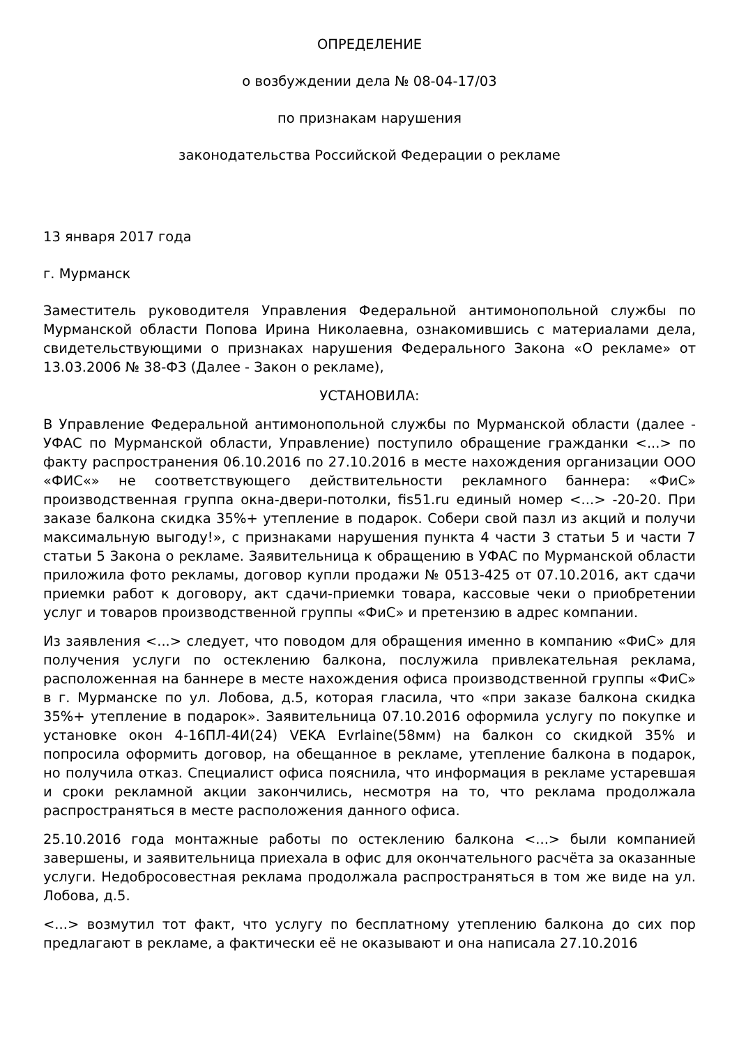ОПРЕДЕЛЕНИЕ
о возбуждении дела № 08-04-17/03
по признакам нарушения
законодательства Российской Федерации о рекламе
13 января 2017 года
г. Мурманск
Заместитель руководителя Управления Федеральной антимонопольной службы по Мурманской области Попова Ирина Николаевна, ознакомившись с материалами дела, свидетельствующими о признаках нарушения Федерального Закона «О рекламе» от 13.03.2006 № 38-ФЗ (Далее - Закон о рекламе),
УСТАНОВИЛА:
В Управление Федеральной антимонопольной службы по Мурманской области (далее - УФАС по Мурманской области, Управление) поступило обращение гражданки <...> по факту распространения 06.10.2016 по 27.10.2016 в месте нахождения организации ООО «ФИС«» не соответствующего действительности рекламного баннера: «ФиС» производственная группа окна-двери-потолки, fis51.ru единый номер <...> -20-20. При заказе балкона скидка 35%+ утепление в подарок. Собери свой пазл из акций и получи максимальную выгоду!», с признаками нарушения пункта 4 части 3 статьи 5 и части 7 статьи 5 Закона о рекламе. Заявительница к обращению в УФАС по Мурманской области приложила фото рекламы, договор купли продажи № 0513-425 от 07.10.2016, акт сдачи приемки работ к договору, акт сдачи-приемки товара, кассовые чеки о приобретении услуг и товаров производственной группы «ФиС» и претензию в адрес компании.
Из заявления <...> следует, что поводом для обращения именно в компанию «ФиС» для получения услуги по остеклению балкона, послужила привлекательная реклама, расположенная на баннере в месте нахождения офиса производственной группы «ФиС» в г. Мурманске по ул. Лобова, д.5, которая гласила, что «при заказе балкона скидка 35%+ утепление в подарок». Заявительница 07.10.2016 оформила услугу по покупке и установке окон 4-16ПЛ-4И(24) VEKA Evrlaine(58мм) на балкон со скидкой 35% и попросила оформить договор, на обещанное в рекламе, утепление балкона в подарок, но получила отказ. Специалист офиса пояснила, что информация в рекламе устаревшая и сроки рекламной акции закончились, несмотря на то, что реклама продолжала распространяться в месте расположения данного офиса.
25.10.2016 года монтажные работы по остеклению балкона <...> были компанией завершены, и заявительница приехала в офис для окончательного расчёта за оказанные услуги. Недобросовестная реклама продолжала распространяться в том же виде на ул. Лобова, д.5.
<...> возмутил тот факт, что услугу по бесплатному утеплению балкона до сих пор предлагают в рекламе, а фактически её не оказывают и она написала 27.10.2016